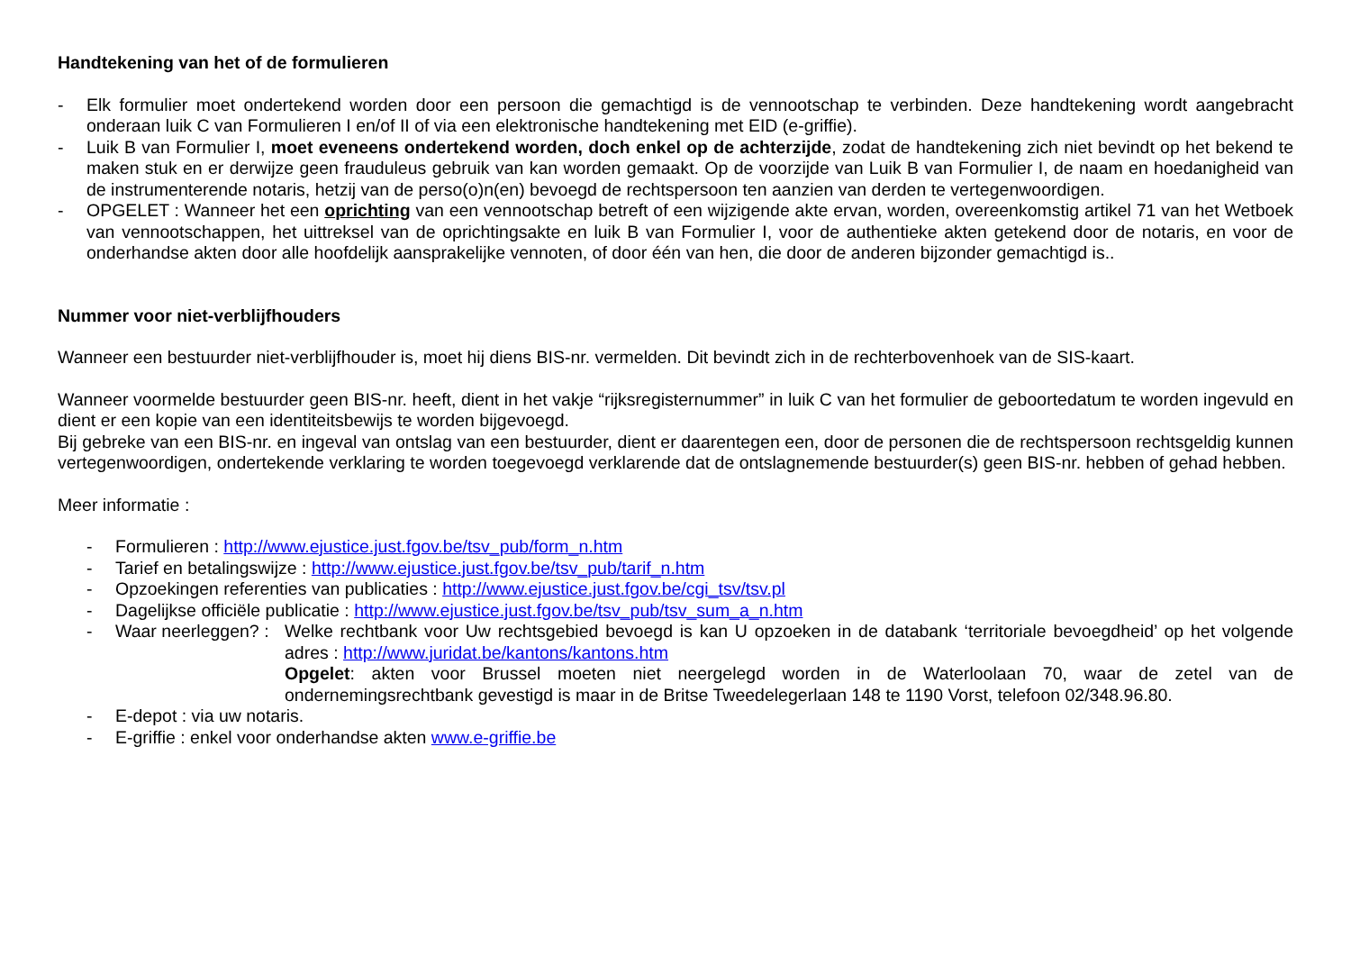Handtekening van het of de formulieren
- Elk formulier moet ondertekend worden door een persoon die gemachtigd is de vennootschap te verbinden. Deze handtekening wordt aangebracht onderaan luik C van Formulieren I en/of II of via een elektronische handtekening met EID (e-griffie).
- Luik B van Formulier I, moet eveneens ondertekend worden, doch enkel op de achterzijde, zodat de handtekening zich niet bevindt op het bekend te maken stuk en er derwijze geen frauduleus gebruik van kan worden gemaakt. Op de voorzijde van Luik B van Formulier I, de naam en hoedanigheid van de instrumenterende notaris, hetzij van de perso(o)n(en) bevoegd de rechtspersoon ten aanzien van derden te vertegenwoordigen.
- OPGELET : Wanneer het een oprichting van een vennootschap betreft of een wijzigende akte ervan, worden, overeenkomstig artikel 71 van het Wetboek van vennootschappen, het uittreksel van de oprichtingsakte en luik B van Formulier I, voor de authentieke akten getekend door de notaris, en voor de onderhandse akten door alle hoofdelijk aansprakelijke vennoten, of door één van hen, die door de anderen bijzonder gemachtigd is..
Nummer voor niet-verblijfhouders
Wanneer een bestuurder niet-verblijfhouder is, moet hij diens BIS-nr. vermelden. Dit bevindt zich in de rechterbovenhoek van de SIS-kaart.
Wanneer voormelde bestuurder geen BIS-nr. heeft, dient in het vakje “rijksregisternummer” in luik C van het formulier de geboortedatum te worden ingevuld en dient er een kopie van een identiteitsbewijs te worden bijgevoegd.
Bij gebreke van een BIS-nr. en ingeval van ontslag van een bestuurder, dient er daarentegen een, door de personen die de rechtspersoon rechtsgeldig kunnen vertegenwoordigen, ondertekende verklaring te worden toegevoegd verklarende dat de ontslagnemende bestuurder(s) geen BIS-nr. hebben of gehad hebben.
Meer informatie :
- Formulieren : http://www.ejustice.just.fgov.be/tsv_pub/form_n.htm
- Tarief en betalingswijze : http://www.ejustice.just.fgov.be/tsv_pub/tarif_n.htm
- Opzoekingen referenties van publicaties : http://www.ejustice.just.fgov.be/cgi_tsv/tsv.pl
- Dagelijkse officiële publicatie : http://www.ejustice.just.fgov.be/tsv_pub/tsv_sum_a_n.htm
- Waar neerleggen? : Welke rechtbank voor Uw rechtsgebied bevoegd is kan U opzoeken in de databank ‘territoriale bevoegdheid’ op het volgende adres : http://www.juridat.be/kantons/kantons.htm
Opgelet: akten voor Brussel moeten niet neergelegd worden in de Waterloolaan 70, waar de zetel van de ondernemingsrechtbank gevestigd is maar in de Britse Tweedelegerlaan 148 te 1190 Vorst, telefoon 02/348.96.80.
- E-depot : via uw notaris.
- E-griffie : enkel voor onderhandse akten www.e-griffie.be